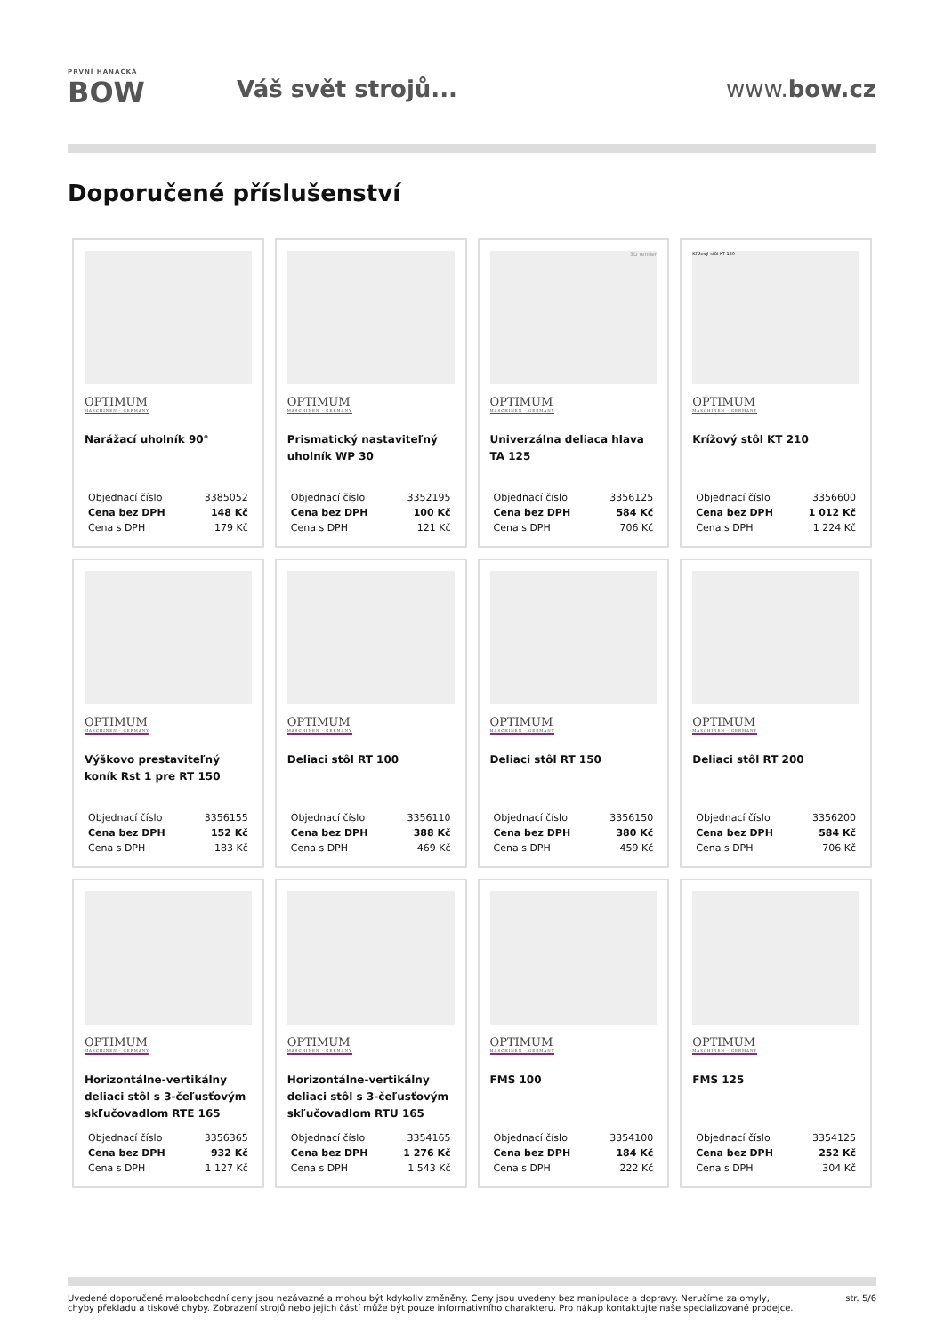PRVNÍ HANÁCKÁ
BOW
Váš svět strojů... www.bow.cz
Doporučené příslušenství
OPTIMUM MASCHINEN · GERMANY
Narážací uholník 90°
| Objednací číslo | 3385052 |
| Cena bez DPH | 148 Kč |
| Cena s DPH | 179 Kč |
OPTIMUM MASCHINEN · GERMANY
Prismatický nastaviteľný uholník WP 30
| Objednací číslo | 3352195 |
| Cena bez DPH | 100 Kč |
| Cena s DPH | 121 Kč |
3D render
OPTIMUM MASCHINEN · GERMANY
Univerzálna deliaca hlava TA 125
| Objednací číslo | 3356125 |
| Cena bez DPH | 584 Kč |
| Cena s DPH | 706 Kč |
Křížový stůl KT 180
OPTIMUM MASCHINEN · GERMANY
Krížový stôl KT 210
| Objednací číslo | 3356600 |
| Cena bez DPH | 1 012 Kč |
| Cena s DPH | 1 224 Kč |
OPTIMUM MASCHINEN · GERMANY
Výškovo prestaviteľný koník Rst 1 pre RT 150
| Objednací číslo | 3356155 |
| Cena bez DPH | 152 Kč |
| Cena s DPH | 183 Kč |
OPTIMUM MASCHINEN · GERMANY
Deliaci stôl RT 100
| Objednací číslo | 3356110 |
| Cena bez DPH | 388 Kč |
| Cena s DPH | 469 Kč |
OPTIMUM MASCHINEN · GERMANY
Deliaci stôl RT 150
| Objednací číslo | 3356150 |
| Cena bez DPH | 380 Kč |
| Cena s DPH | 459 Kč |
OPTIMUM MASCHINEN · GERMANY
Deliaci stôl RT 200
| Objednací číslo | 3356200 |
| Cena bez DPH | 584 Kč |
| Cena s DPH | 706 Kč |
OPTIMUM MASCHINEN · GERMANY
Horizontálne-vertikálny deliaci stôl s 3-čeľusťovým skľučovadlom RTE 165
| Objednací číslo | 3356365 |
| Cena bez DPH | 932 Kč |
| Cena s DPH | 1 127 Kč |
OPTIMUM MASCHINEN · GERMANY
Horizontálne-vertikálny deliaci stôl s 3-čeľusťovým skľučovadlom RTU 165
| Objednací číslo | 3354165 |
| Cena bez DPH | 1 276 Kč |
| Cena s DPH | 1 543 Kč |
OPTIMUM MASCHINEN · GERMANY
FMS 100
| Objednací číslo | 3354100 |
| Cena bez DPH | 184 Kč |
| Cena s DPH | 222 Kč |
OPTIMUM MASCHINEN · GERMANY
FMS 125
| Objednací číslo | 3354125 |
| Cena bez DPH | 252 Kč |
| Cena s DPH | 304 Kč |
Uvedené doporučené maloobchodní ceny jsou nezávazné a mohou být kdykoliv změněny. Ceny jsou uvedeny bez manipulace a dopravy. Neručíme za omyly,
chyby překladu a tiskové chyby. Zobrazení strojů nebo jejich částí může být pouze informativního charakteru. Pro nákup kontaktujte naše specializované prodejce.
str. 5/6